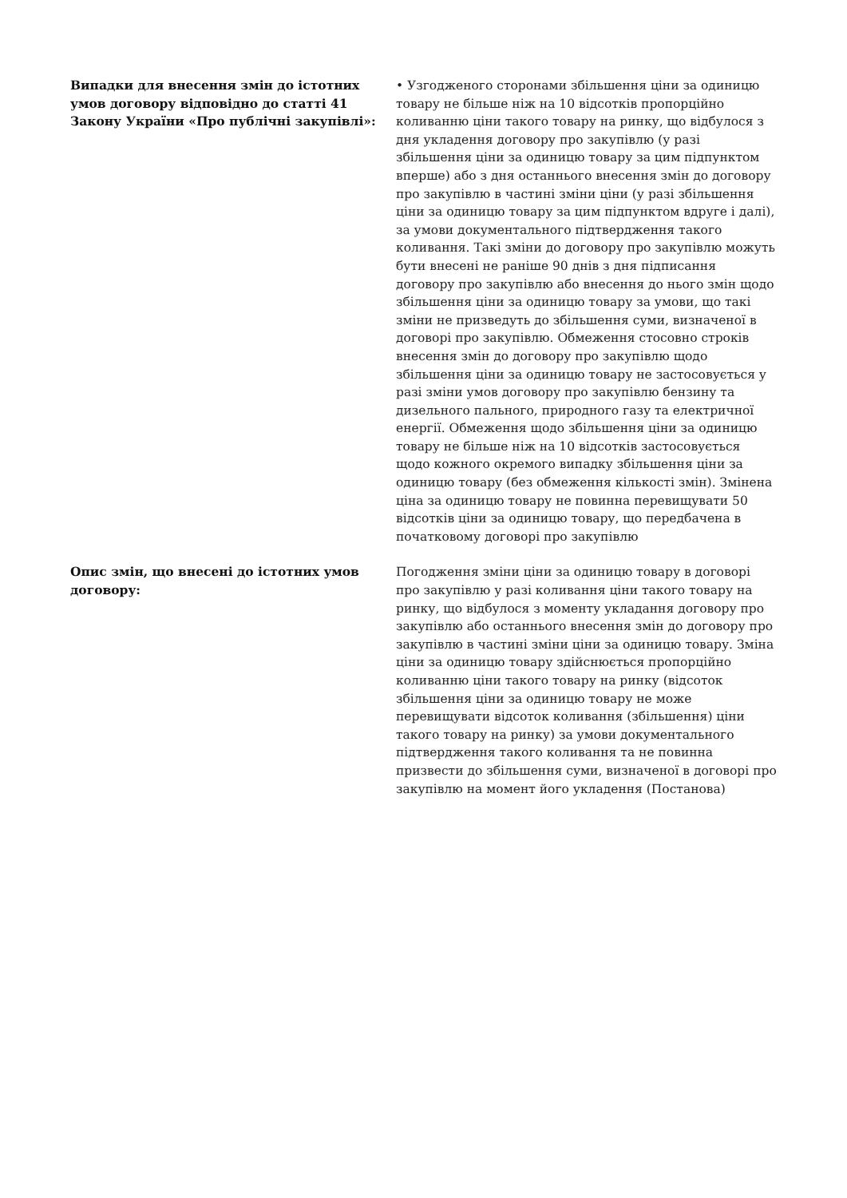| Випадки для внесення змін до істотних умов договору відповідно до статті 41 Закону України «Про публічні закупівлі»: | • Узгодженого сторонами збільшення ціни за одиницю товару не більше ніж на 10 відсотків пропорційно коливанню ціни такого товару на ринку, що відбулося з дня укладення договору про закупівлю (у разі збільшення ціни за одиницю товару за цим підпунктом вперше) або з дня останнього внесення змін до договору про закупівлю в частині зміни ціни (у разі збільшення ціни за одиницю товару за цим підпунктом вдруге і далі), за умови документального підтвердження такого коливання. Такі зміни до договору про закупівлю можуть бути внесені не раніше 90 днів з дня підписання договору про закупівлю або внесення до нього змін щодо збільшення ціни за одиницю товару за умови, що такі зміни не призведуть до збільшення суми, визначеної в договорі про закупівлю. Обмеження стосовно строків внесення змін до договору про закупівлю щодо збільшення ціни за одиницю товару не застосовується у разі зміни умов договору про закупівлю бензину та дизельного пального, природного газу та електричної енергії. Обмеження щодо збільшення ціни за одиницю товару не більше ніж на 10 відсотків застосовується щодо кожного окремого випадку збільшення ціни за одиницю товару (без обмеження кількості змін). Змінена ціна за одиницю товару не повинна перевищувати 50 відсотків ціни за одиницю товару, що передбачена в початковому договорі про закупівлю |
| Опис змін, що внесені до істотних умов договору: | Погодження зміни ціни за одиницю товару в договорі про закупівлю у разі коливання ціни такого товару на ринку, що відбулося з моменту укладання договору про закупівлю або останнього внесення змін до договору про закупівлю в частині зміни ціни за одиницю товару. Зміна ціни за одиницю товару здійснюється пропорційно коливанню ціни такого товару на ринку (відсоток збільшення ціни за одиницю товару не може перевищувати відсоток коливання (збільшення) ціни такого товару на ринку) за умови документального підтвердження такого коливання та не повинна призвести до збільшення суми, визначеної в договорі про закупівлю на момент його укладення (Постанова) |